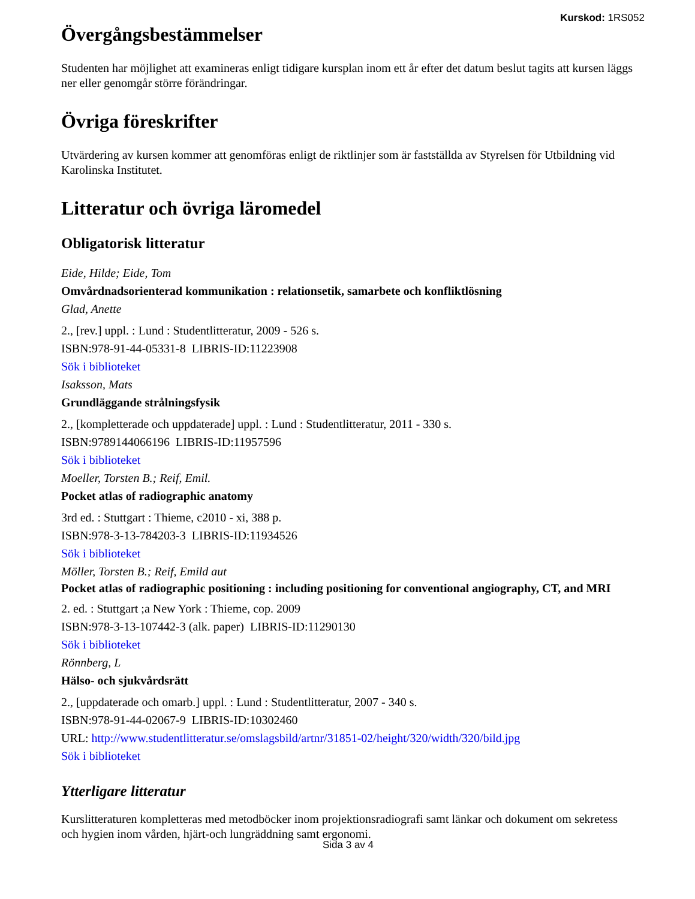Kurskod: 1RS052
Övergångsbestämmelser
Studenten har möjlighet att examineras enligt tidigare kursplan inom ett år efter det datum beslut tagits att kursen läggs ner eller genomgår större förändringar.
Övriga föreskrifter
Utvärdering av kursen kommer att genomföras enligt de riktlinjer som är fastställda av Styrelsen för Utbildning vid Karolinska Institutet.
Litteratur och övriga läromedel
Obligatorisk litteratur
Eide, Hilde; Eide, Tom
Omvårdnadsorienterad kommunikation : relationsetik, samarbete och konfliktlösning
Glad, Anette
2., [rev.] uppl. : Lund : Studentlitteratur, 2009 - 526 s.
ISBN:978-91-44-05331-8 LIBRIS-ID:11223908
Sök i biblioteket
Isaksson, Mats
Grundläggande strålningsfysik
2., [kompletterade och uppdaterade] uppl. : Lund : Studentlitteratur, 2011 - 330 s.
ISBN:9789144066196 LIBRIS-ID:11957596
Sök i biblioteket
Moeller, Torsten B.; Reif, Emil.
Pocket atlas of radiographic anatomy
3rd ed. : Stuttgart : Thieme, c2010 - xi, 388 p.
ISBN:978-3-13-784203-3 LIBRIS-ID:11934526
Sök i biblioteket
Möller, Torsten B.; Reif, Emild aut
Pocket atlas of radiographic positioning : including positioning for conventional angiography, CT, and MRI
2. ed. : Stuttgart ;a New York : Thieme, cop. 2009
ISBN:978-3-13-107442-3 (alk. paper) LIBRIS-ID:11290130
Sök i biblioteket
Rönnberg, L
Hälso- och sjukvårdsrätt
2., [uppdaterade och omarb.] uppl. : Lund : Studentlitteratur, 2007 - 340 s.
ISBN:978-91-44-02067-9 LIBRIS-ID:10302460
URL: http://www.studentlitteratur.se/omslagsbild/artnr/31851-02/height/320/width/320/bild.jpg
Sök i biblioteket
Ytterligare litteratur
Kurslitteraturen kompletteras med metodböcker inom projektionsradiografi samt länkar och dokument om sekretess och hygien inom vården, hjärt-och lungräddning samt ergonomi.
Sida 3 av 4